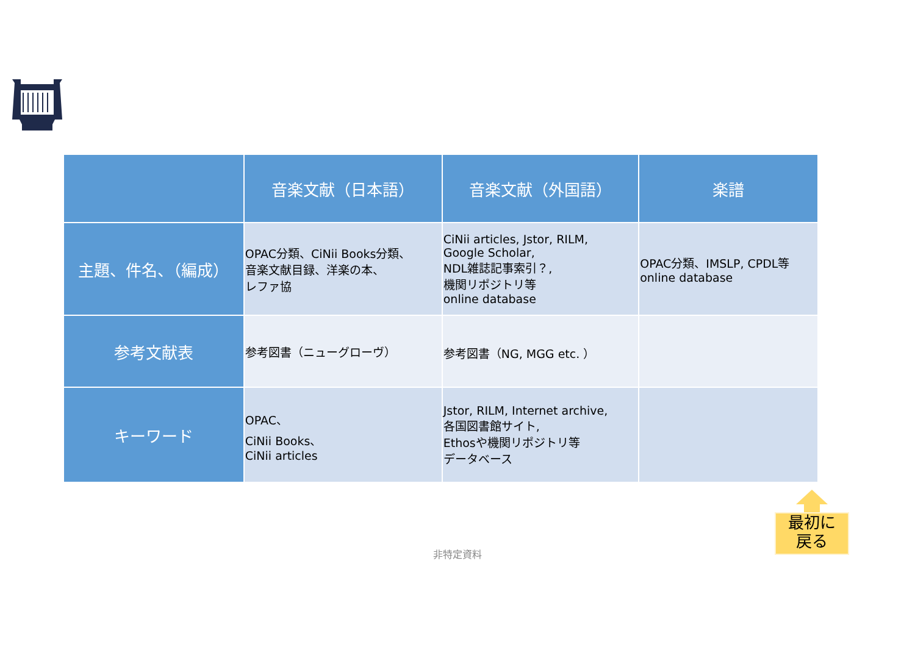| | 音楽文献（日本語） | 音楽文献（外国語） | 楽譜 |
| --- | --- | --- | --- |
| 主題、件名、（編成） | OPAC分類、CiNii Books分類、 音楽文献目録、洋楽の本、 レファ協 | CiNii articles, Jstor, RILM, Google Scholar, NDL雑誌記事索引？, 機関リポジトリ等 online database | OPAC分類、IMSLP, CPDL等 online database |
| 参考文献表 | 参考図書（ニューグローヴ） | 参考図書（NG, MGG etc. ） | |
| キーワード | OPAC、 CiNii Books、 CiNii articles | Jstor, RILM, Internet archive, 各国図書館サイト, Ethosや機関リポジトリ等 データベース | |
最初に
戻る
非特定資料